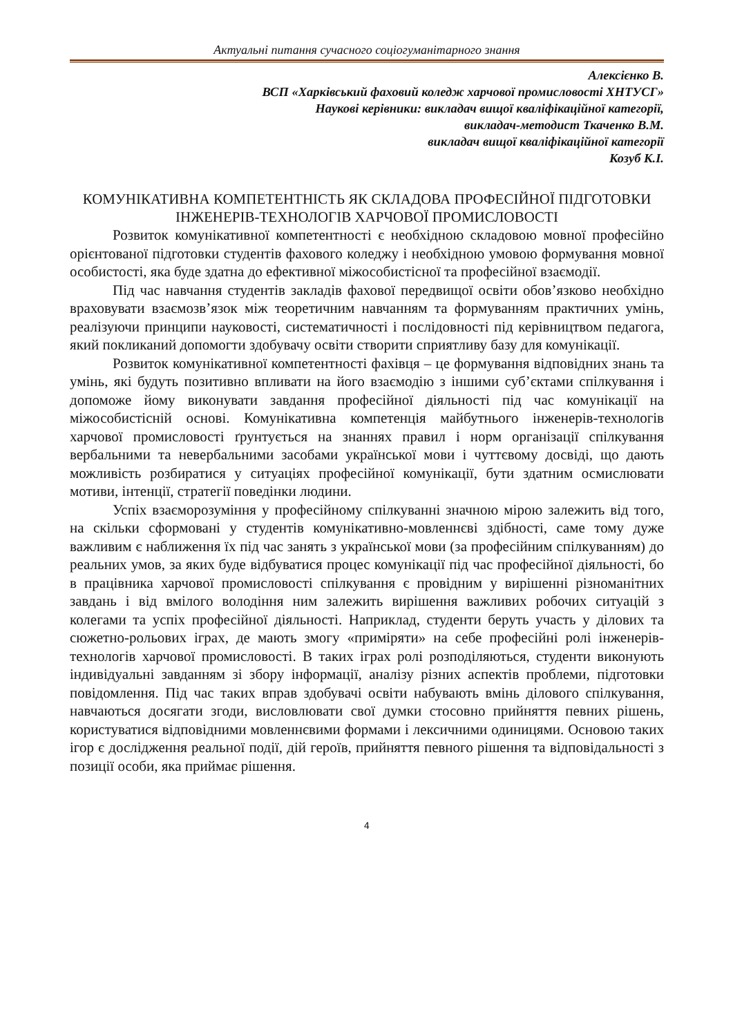Актуальні питання сучасного соціогуманітарного знання
Алексієнко В.
ВСП «Харківський фаховий коледж харчової промисловості ХНТУСГ»
Наукові керівники: викладач вищої кваліфікаційної категорії,
викладач-методист Ткаченко В.М.
викладач вищої кваліфікаційної категорії
Козуб К.І.
КОМУНІКАТИВНА КОМПЕТЕНТНІСТЬ ЯК СКЛАДОВА ПРОФЕСІЙНОЇ ПІДГОТОВКИ ІНЖЕНЕРІВ-ТЕХНОЛОГІВ ХАРЧОВОЇ ПРОМИСЛОВОСТІ
Розвиток комунікативної компетентності є необхідною складовою мовної професійно орієнтованої підготовки студентів фахового коледжу і необхідною умовою формування мовної особистості, яка буде здатна до ефективної міжособистісної та професійної взаємодії.
Під час навчання студентів закладів фахової передвищої освіти обов’язково необхідно враховувати взаємозв’язок між теоретичним навчанням та формуванням практичних умінь, реалізуючи принципи науковості, систематичності і послідовності під керівництвом педагога, який покликаний допомогти здобувачу освіти створити сприятливу базу для комунікації.
Розвиток комунікативної компетентності фахівця – це формування відповідних знань та умінь, які будуть позитивно впливати на його взаємодію з іншими суб’єктами спілкування і допоможе йому виконувати завдання професійної діяльності під час комунікації на міжособистісній основі. Комунікативна компетенція майбутнього інженерів-технологів харчової промисловості ґрунтується на знаннях правил і норм організації спілкування вербальними та невербальними засобами української мови і чуттєвому досвіді, що дають можливість розбиратися у ситуаціях професійної комунікації, бути здатним осмислювати мотиви, інтенції, стратегії поведінки людини.
Успіх взаєморозуміння у професійному спілкуванні значною мірою залежить від того, на скільки сформовані у студентів комунікативно-мовленнєві здібності, саме тому дуже важливим є наближення їх під час занять з української мови (за професійним спілкуванням) до реальних умов, за яких буде відбуватися процес комунікації під час професійної діяльності, бо в працівника харчової промисловості спілкування є провідним у вирішенні різноманітних завдань і від вмілого володіння ним залежить вирішення важливих робочих ситуацій з колегами та успіх професійної діяльності. Наприклад, студенти беруть участь у ділових та сюжетно-рольових іграх, де мають змогу «приміряти» на себе професійні ролі інженерів-технологів харчової промисловості. В таких іграх ролі розподіляються, студенти виконують індивідуальні завданням зі збору інформації, аналізу різних аспектів проблеми, підготовки повідомлення. Під час таких вправ здобувачі освіти набувають вмінь ділового спілкування, навчаються досягати згоди, висловлювати свої думки стосовно прийняття певних рішень, користуватися відповідними мовленнєвими формами і лексичними одиницями. Основою таких ігор є дослідження реальної події, дій героїв, прийняття певного рішення та відповідальності з позиції особи, яка приймає рішення.
4